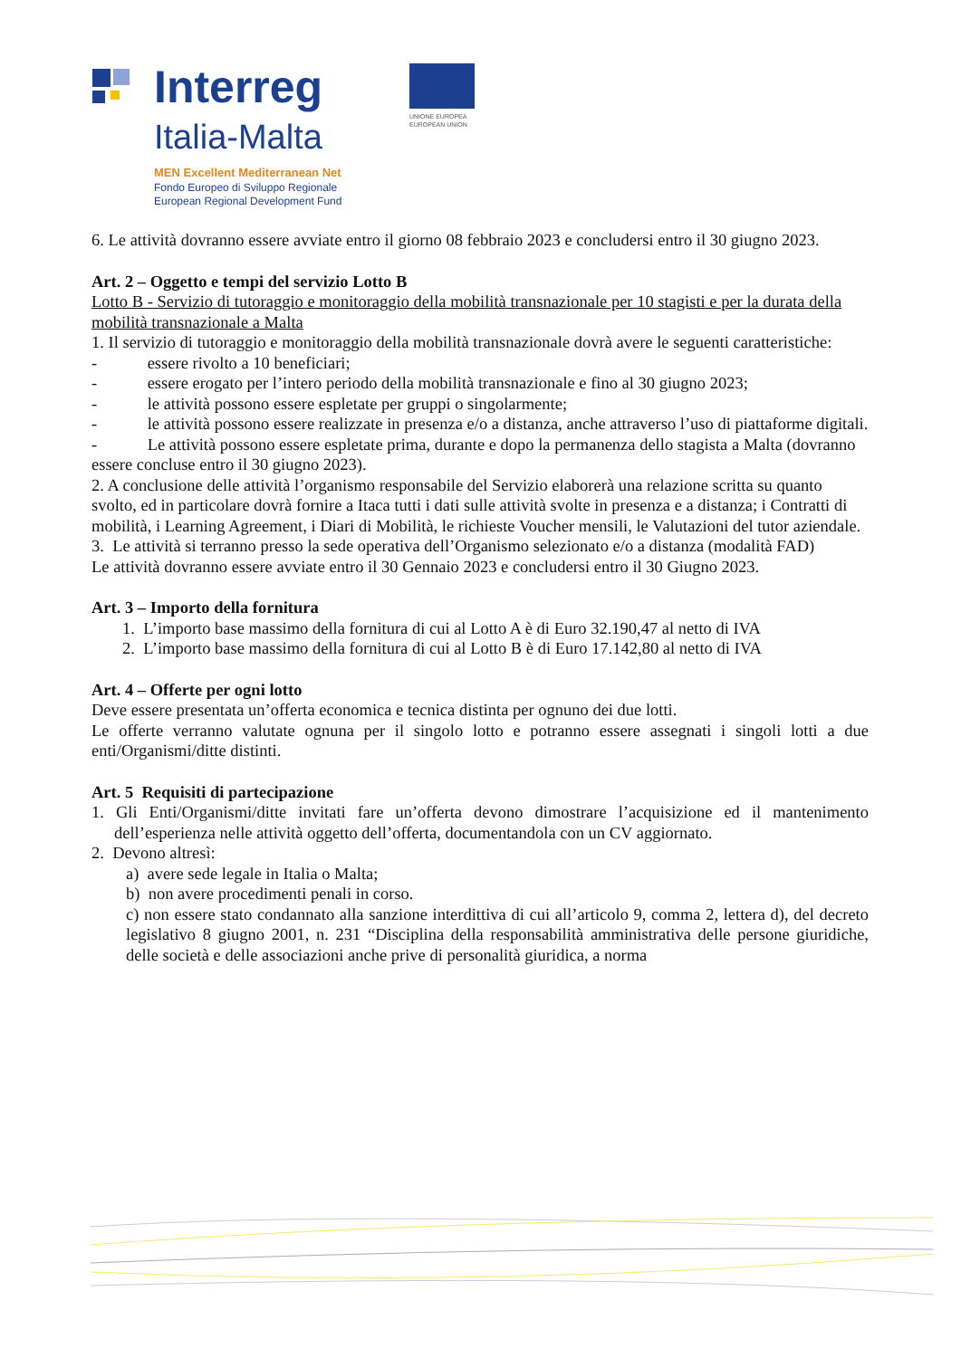Interreg
Italia-Malta
MEN Excellent Mediterranean Net
Fondo Europeo di Sviluppo Regionale
European Regional Development Fund
UNIONE EUROPEA
EUROPEAN UNION
6. Le attività dovranno essere avviate entro il giorno 08 febbraio 2023 e concludersi entro il 30 giugno 2023.
Art. 2 – Oggetto e tempi del servizio Lotto B
Lotto B - Servizio di tutoraggio e monitoraggio della mobilità transnazionale per 10 stagisti e per la durata della mobilità transnazionale a Malta
1. Il servizio di tutoraggio e monitoraggio della mobilità transnazionale dovrà avere le seguenti caratteristiche:
-   essere rivolto a 10 beneficiari;
-   essere erogato per l’intero periodo della mobilità transnazionale e fino al 30 giugno 2023;
-   le attività possono essere espletate per gruppi o singolarmente;
-   le attività possono essere realizzate in presenza e/o a distanza, anche attraverso l’uso di piattaforme digitali.
-   Le attività possono essere espletate prima, durante e dopo la permanenza dello stagista a Malta (dovranno essere concluse entro il 30 giugno 2023).
2. A conclusione delle attività l’organismo responsabile del Servizio elaborerà una relazione scritta su quanto svolto, ed in particolare dovrà fornire a Itaca tutti i dati sulle attività svolte in presenza e a distanza; i Contratti di mobilità, i Learning Agreement, i Diari di Mobilità, le richieste Voucher mensili, le Valutazioni del tutor aziendale.
3. Le attività si terranno presso la sede operativa dell’Organismo selezionato e/o a distanza (modalità FAD)
Le attività dovranno essere avviate entro il 30 Gennaio 2023 e concludersi entro il 30 Giugno 2023.
Art. 3 – Importo della fornitura
1. L’importo base massimo della fornitura di cui al Lotto A è di Euro 32.190,47 al netto di IVA
2. L’importo base massimo della fornitura di cui al Lotto B è di Euro 17.142,80 al netto di IVA
Art. 4 – Offerte per ogni lotto
Deve essere presentata un’offerta economica e tecnica distinta per ognuno dei due lotti.
Le offerte verranno valutate ognuna per il singolo lotto e potranno essere assegnati i singoli lotti a due enti/Organismi/ditte distinti.
Art. 5 Requisiti di partecipazione
1. Gli Enti/Organismi/ditte invitati fare un’offerta devono dimostrare l’acquisizione ed il mantenimento dell’esperienza nelle attività oggetto dell’offerta, documentandola con un CV aggiornato.
2. Devono altresì:
a) avere sede legale in Italia o Malta;
b) non avere procedimenti penali in corso.
c) non essere stato condannato alla sanzione interdittiva di cui all’articolo 9, comma 2, lettera d), del decreto legislativo 8 giugno 2001, n. 231 “Disciplina della responsabilità amministrativa delle persone giuridiche, delle società e delle associazioni anche prive di personalità giuridica, a norma